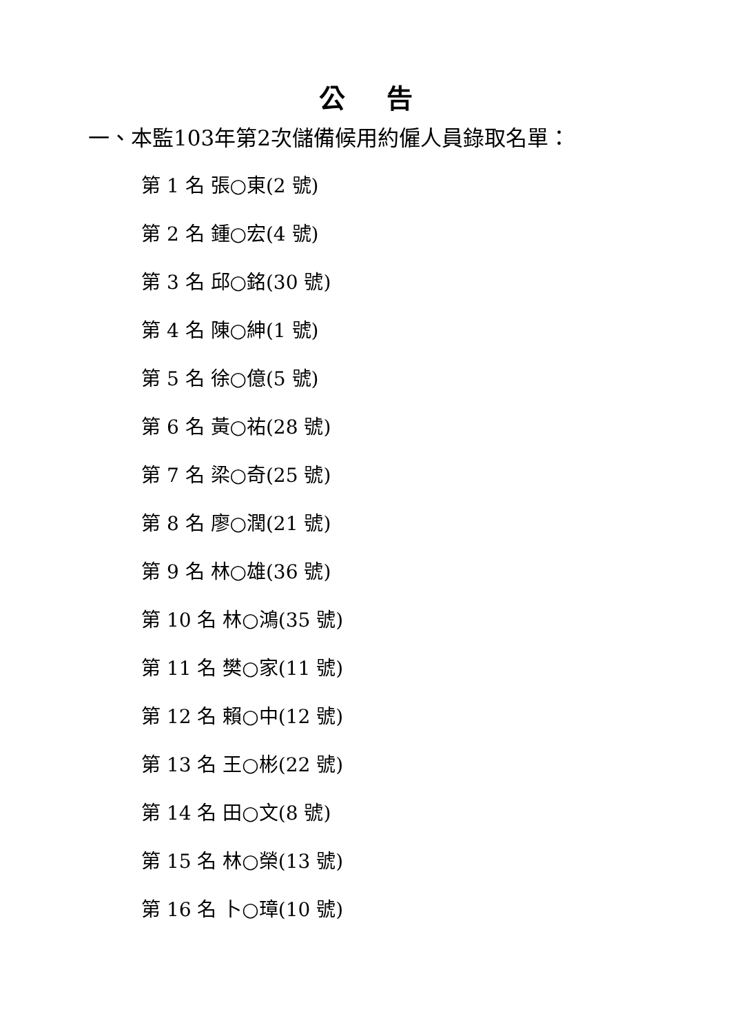公告
一、本監103年第2次儲備候用約僱人員錄取名單：
第 1 名 張○東(2 號)
第 2 名 鍾○宏(4 號)
第 3 名 邱○銘(30 號)
第 4 名 陳○紳(1 號)
第 5 名 徐○億(5 號)
第 6 名 黃○祐(28 號)
第 7 名 梁○奇(25 號)
第 8 名 廖○潤(21 號)
第 9 名 林○雄(36 號)
第 10 名 林○鴻(35 號)
第 11 名 樊○家(11 號)
第 12 名 賴○中(12 號)
第 13 名 王○彬(22 號)
第 14 名 田○文(8 號)
第 15 名 林○榮(13 號)
第 16 名 卜○璋(10 號)